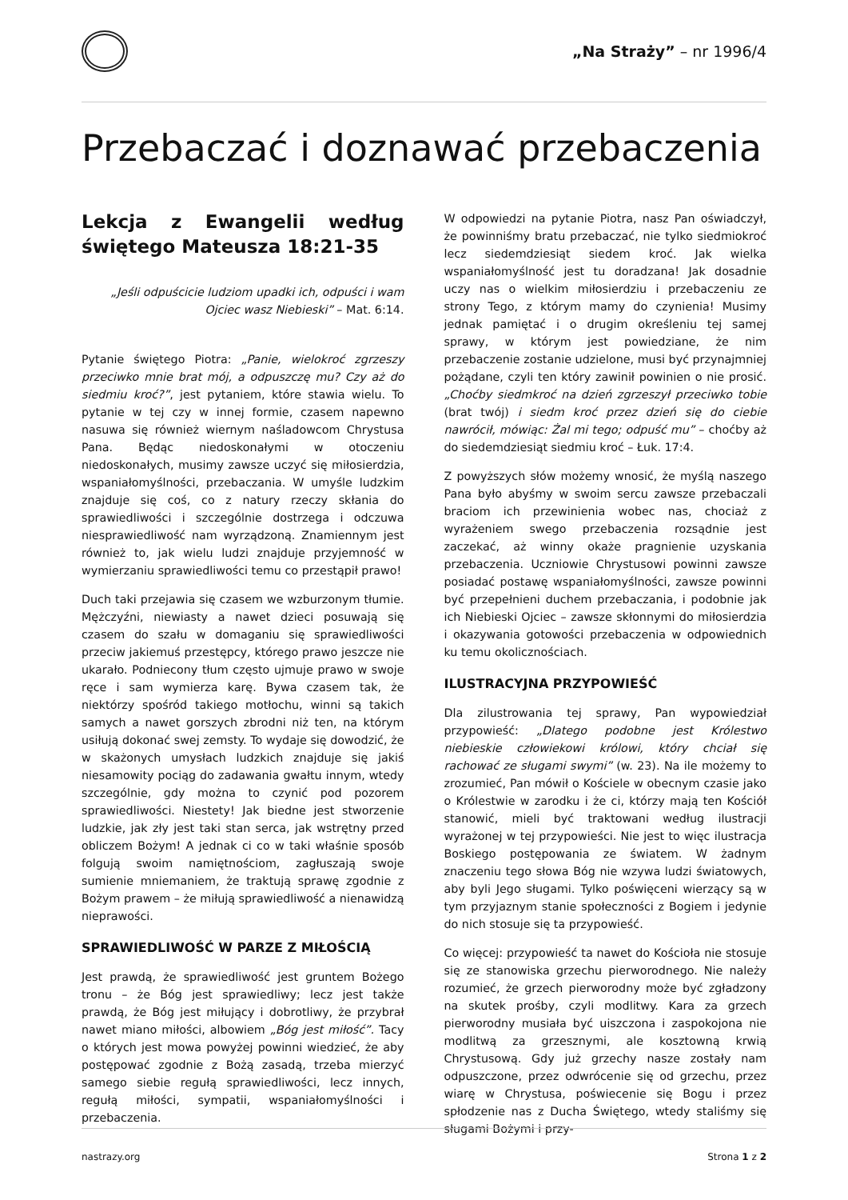„Na Straży” – nr 1996/4
Przebaczać i doznawać przebaczenia
Lekcja z Ewangelii według świętego Mateusza 18:21-35
„Jeśli odpuścicie ludziom upadki ich, odpuści i wam Ojciec wasz Niebieski” – Mat. 6:14.
Pytanie świętego Piotra: „Panie, wielokroć zgrzeszy przeciwko mnie brat mój, a odpuszczę mu? Czy aż do siedmiu kroć?”, jest pytaniem, które stawia wielu. To pytanie w tej czy w innej formie, czasem napewno nasuwa się również wiernym naśladowcom Chrystusa Pana. Będąc niedoskonałymi w otoczeniu niedoskonałych, musimy zawsze uczyć się miłosierdzia, wspaniałomyślności, przebaczania. W umyśle ludzkim znajduje się coś, co z natury rzeczy skłania do sprawiedliwości i szczególnie dostrzega i odczuwa niesprawiedliwość nam wyrządzoną. Znamiennym jest również to, jak wielu ludzi znajduje przyjemność w wymierzaniu sprawiedliwości temu co przestąpił prawo!
Duch taki przejawia się czasem we wzburzonym tłumie. Mężczyźni, niewiasty a nawet dzieci posuwają się czasem do szału w domaganiu się sprawiedliwości przeciw jakiemuś przestępcy, którego prawo jeszcze nie ukarało. Podniecony tłum często ujmuje prawo w swoje ręce i sam wymierza karę. Bywa czasem tak, że niektórzy spośród takiego motłochu, winni są takich samych a nawet gorszych zbrodni niż ten, na którym usiłują dokonać swej zemsty. To wydaje się dowodzić, że w skażonych umysłach ludzkich znajduje się jakiś niesamowity pociąg do zadawania gwałtu innym, wtedy szczególnie, gdy można to czynić pod pozorem sprawiedliwości. Niestety! Jak biedne jest stworzenie ludzkie, jak zły jest taki stan serca, jak wstrętny przed obliczem Bożym! A jednak ci co w taki właśnie sposób folgują swoim namiętnościom, zagłuszają swoje sumienie mniemaniem, że traktują sprawę zgodnie z Bożym prawem – że miłują sprawiedliwość a nienawidzą nieprawości.
SPRAWIEDLIWOŚĆ W PARZE Z MIŁOŚCIĄ
Jest prawdą, że sprawiedliwość jest gruntem Bożego tronu – że Bóg jest sprawiedliwy; lecz jest także prawdą, że Bóg jest miłujący i dobrotliwy, że przybrał nawet miano miłości, albowiem „Bóg jest miłość”. Tacy o których jest mowa powyżej powinni wiedzieć, że aby postępować zgodnie z Bożą zasadą, trzeba mierzyć samego siebie regułą sprawiedliwości, lecz innych, regułą miłości, sympatii, wspaniałomyślności i przebaczenia.
W odpowiedzi na pytanie Piotra, nasz Pan oświadczył, że powinniśmy bratu przebaczać, nie tylko siedmiokroć lecz siedemdziesiąt siedem kroć. Jak wielka wspaniałomyślność jest tu doradzana! Jak dosadnie uczy nas o wielkim miłosierdziu i przebaczeniu ze strony Tego, z którym mamy do czynienia! Musimy jednak pamiętać i o drugim określeniu tej samej sprawy, w którym jest powiedziane, że nim przebaczenie zostanie udzielone, musi być przynajmniej pożądane, czyli ten który zawinił powinien o nie prosić. „Choćby siedmkroć na dzień zgrzeszył przeciwko tobie (brat twój) i siedm kroć przez dzień się do ciebie nawrócił, mówiąc: Żal mi tego; odpuść mu” – choćby aż do siedemdziesiąt siedmiu kroć – Łuk. 17:4.
Z powyższych słów możemy wnosić, że myślą naszego Pana było abyśmy w swoim sercu zawsze przebaczali braciom ich przewinienia wobec nas, chociaż z wyrażeniem swego przebaczenia rozsądnie jest zaczekać, aż winny okaże pragnienie uzyskania przebaczenia. Uczniowie Chrystusowi powinni zawsze posiadać postawę wspaniałomyślności, zawsze powinni być przepełnieni duchem przebaczania, i podobnie jak ich Niebieski Ojciec – zawsze skłonnymi do miłosierdzia i okazywania gotowości przebaczenia w odpowiednich ku temu okolicznościach.
ILUSTRACYJNA PRZYPOWIEŚĆ
Dla zilustrowania tej sprawy, Pan wypowiedział przypowieść: „Dlatego podobne jest Królestwo niebieskie człowiekowi królowi, który chciał się rachować ze sługami swymi” (w. 23). Na ile możemy to zrozumieć, Pan mówił o Kościele w obecnym czasie jako o Królestwie w zarodku i że ci, którzy mają ten Kościół stanowić, mieli być traktowani według ilustracji wyrażonej w tej przypowieści. Nie jest to więc ilustracja Boskiego postępowania ze światem. W żadnym znaczeniu tego słowa Bóg nie wzywa ludzi światowych, aby byli Jego sługami. Tylko poświęceni wierzący są w tym przyjaznym stanie społeczności z Bogiem i jedynie do nich stosuje się ta przypowieść.
Co więcej: przypowieść ta nawet do Kościoła nie stosuje się ze stanowiska grzechu pierworodnego. Nie należy rozumieć, że grzech pierworodny może być zgładzony na skutek prośby, czyli modlitwy. Kara za grzech pierworodny musiała być uiszczona i zaspokojona nie modlitwą za grzesznymi, ale kosztowną krwią Chrystusową. Gdy już grzechy nasze zostały nam odpuszczone, przez odwrócenie się od grzechu, przez wiarę w Chrystusa, poświecenie się Bogu i przez spłodzenie nas z Ducha Świętego, wtedy staliśmy się sługami Bożymi i przy-
nastrazy.org Strona 1 z 2